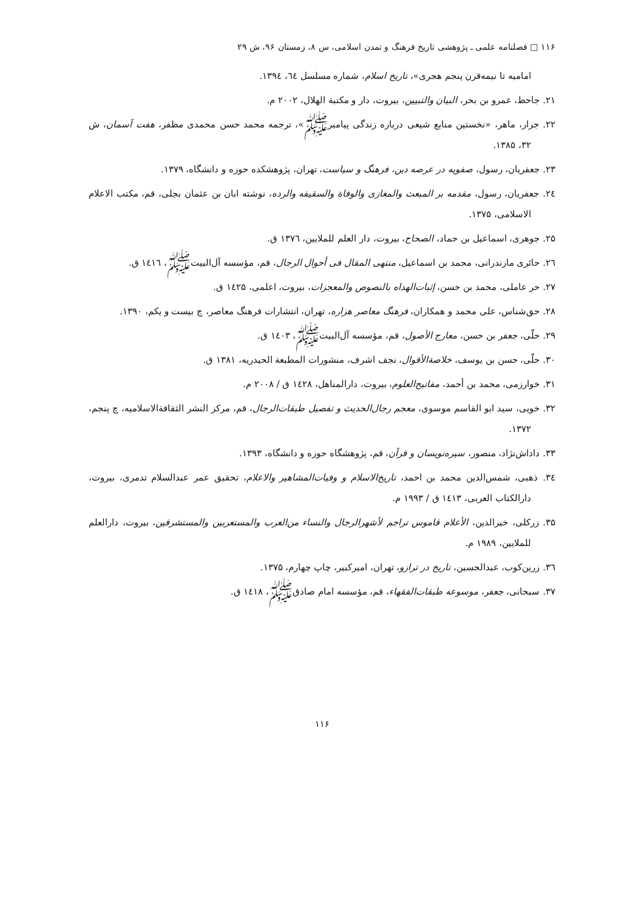۱۱۶ □ فصلنامه علمی ـ پژوهشی تاریخ فرهنگ و تمدن اسلامی، س ۸، زمستان ۹۶، ش ۲۹
امامیه تا نیمه‌قرن پنجم هجری»، تاریخ اسلام، شماره مسلسل ٦٤، ١٣٩٤.
۲۱. جاحظ، عمرو بن بحر، البیان والتبیین، بیروت، دار و مکتبة الهلال، ۲۰۰۲ م.
۲۲. جرار، ماهر، «نخستین منابع شیعی درباره زندگی پیامبرﷺ»، ترجمه محمد حسن محمدی مظفر، هفت آسمان، ش ۳۲، ۱۳۸۵.
۲۳. جعفریان، رسول، صفویه در عرصه دین، فرهنگ و سیاست، تهران، پژوهشکده حوزه و دانشگاه، ۱۳۷۹.
۲٤. جعفریان، رسول، مقدمه بر المبعث والمغازی والوفاة والسقیفه والرده، نوشته ابان بن عثمان بجلی، قم، مکتب الاعلام الاسلامی، ۱۳۷۵.
۲۵. جوهری، اسماعیل بن حماد، الصحاح، بیروت، دار العلم للملایین، ۱۳۷٦ ق.
۲٦. حائری مازندرانی، محمد بن اسماعیل، منتهی المقال فی أحوال الرجال، قم، مؤسسه آل‌البیتﷺ، ۱٤۱٦ ق.
۲۷. حر عاملی، محمد بن حسن، إثبات‌الهداه بالنصوص والمعجزات، بیروت، اعلمی، ۱٤۲۵ ق.
۲۸. حق‌شناس، علی محمد و همکاران، فرهنگ معاصر هزاره، تهران، انتشارات فرهنگ معاصر، چ بیست و یکم، ۱۳۹۰.
۲۹. حلّی، جعفر بن حسن، معارج الأصول، قم، مؤسسه آل‌البیتﷺ، ۱٤۰۳ ق.
۳۰. حلّی، حسن بن یوسف، خلاصة‌الأقوال، نجف اشرف، منشورات المطبعة الحیدریه، ۱۳۸۱ ق.
۳۱. خوارزمی، محمد بن أحمد، مفاتیح‌العلوم، بیروت، دارالمناهل، ۱٤۲۸ ق / ۲۰۰۸ م.
۳۲. خویی، سید ابو القاسم موسوی، معجم رجال‌الحدیث و تفصیل طبقات‌الرجال، قم، مرکز النشر الثقافةالاسلامیه، چ پنجم، ۱۳۷۲.
۳۳. داداش‌نژاد، منصور، سیره‌نویسان و قرآن، قم، پژوهشگاه حوزه و دانشگاه، ۱۳۹۳.
۳٤. ذهبی، شمس‌الدین محمد بن احمد، تاریخ‌الاسلام و وفیات‌المشاهیر والاعلام، تحقیق عمر عبدالسلام تدمری، بیروت، دارالکتاب العربی، ۱٤۱۳ ق / ۱۹۹۳ م.
۳۵. زرکلی، خیرالدین، الأعلام قاموس تراجم لأشهرالرجال والنساء من‌العرب والمستعربین والمستشرقین، بیروت، دارالعلم للملایین، ۱۹۸۹ م.
۳٦. زرین‌کوب، عبدالحسین، تاریخ در ترازو، تهران، امیرکبیر، چاپ چهارم، ۱۳۷۵.
۳۷. سبحانی، جعفر، موسوعه طبقات‌الفقهاء، قم، مؤسسه امام صادقﷺ، ۱٤۱۸ ق.
۱۱۶